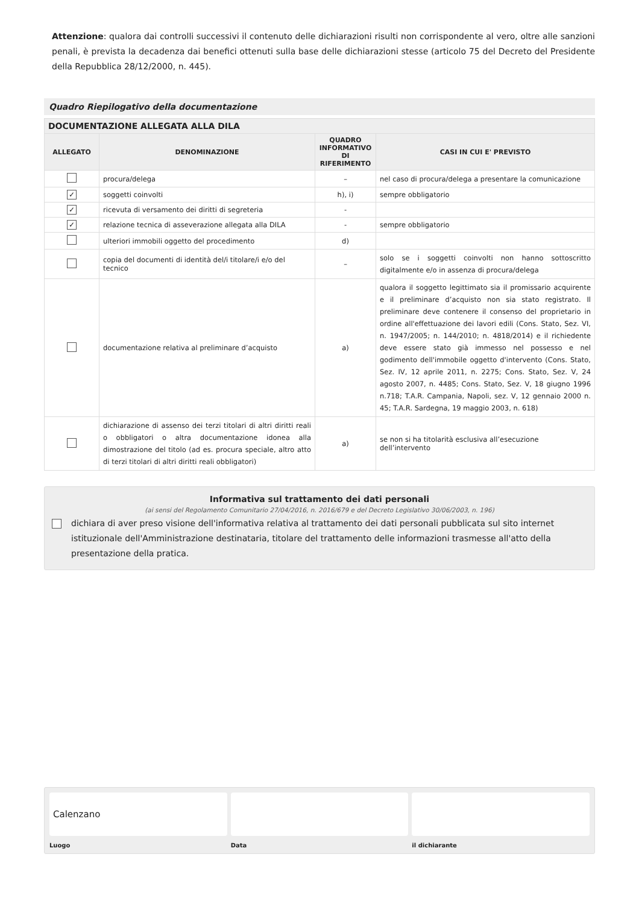Attenzione: qualora dai controlli successivi il contenuto delle dichiarazioni risulti non corrispondente al vero, oltre alle sanzioni penali, è prevista la decadenza dai benefici ottenuti sulla base delle dichiarazioni stesse (articolo 75 del Decreto del Presidente della Repubblica 28/12/2000, n. 445).
Quadro Riepilogativo della documentazione
| DOCUMENTAZIONE ALLEGATA ALLA DILA | | | |
| --- | --- | --- | --- |
| ALLEGATO | DENOMINAZIONE | QUADRO INFORMATIVO DI RIFERIMENTO | CASI IN CUI E' PREVISTO |
| | procura/delega | – | nel caso di procura/delega a presentare la comunicazione |
| ✓ | soggetti coinvolti | h), i) | sempre obbligatorio |
| ✓ | ricevuta di versamento dei diritti di segreteria | - | |
| ✓ | relazione tecnica di asseverazione allegata alla DILA | - | sempre obbligatorio |
| | ulteriori immobili oggetto del procedimento | d) | |
| | copia del documenti di identità del/i titolare/i e/o del tecnico | – | solo se i soggetti coinvolti non hanno sottoscritto digitalmente e/o in assenza di procura/delega |
| | documentazione relativa al preliminare d’acquisto | a) | qualora il soggetto legittimato sia il promissario acquirente e il preliminare d’acquisto non sia stato registrato. Il preliminare deve contenere il consenso del proprietario in ordine all'effettuazione dei lavori edili (Cons. Stato, Sez. VI, n. 1947/2005; n. 144/2010; n. 4818/2014) e il richiedente deve essere stato già immesso nel possesso e nel godimento dell'immobile oggetto d'intervento (Cons. Stato, Sez. IV, 12 aprile 2011, n. 2275; Cons. Stato, Sez. V, 24 agosto 2007, n. 4485; Cons. Stato, Sez. V, 18 giugno 1996 n.718; T.A.R. Campania, Napoli, sez. V, 12 gennaio 2000 n. 45; T.A.R. Sardegna, 19 maggio 2003, n. 618) |
| | dichiarazione di assenso dei terzi titolari di altri diritti reali o obbligatori o altra documentazione idonea alla dimostrazione del titolo (ad es. procura speciale, altro atto di terzi titolari di altri diritti reali obbligatori) | a) | se non si ha titolarità esclusiva all’esecuzione dell’intervento |
Informativa sul trattamento dei dati personali
(ai sensi del Regolamento Comunitario 27/04/2016, n. 2016/679 e del Decreto Legislativo 30/06/2003, n. 196)
dichiara di aver preso visione dell'informativa relativa al trattamento dei dati personali pubblicata sul sito internet istituzionale dell'Amministrazione destinataria, titolare del trattamento delle informazioni trasmesse all'atto della presentazione della pratica.
Calenzano
Luogo
Data il dichiarante